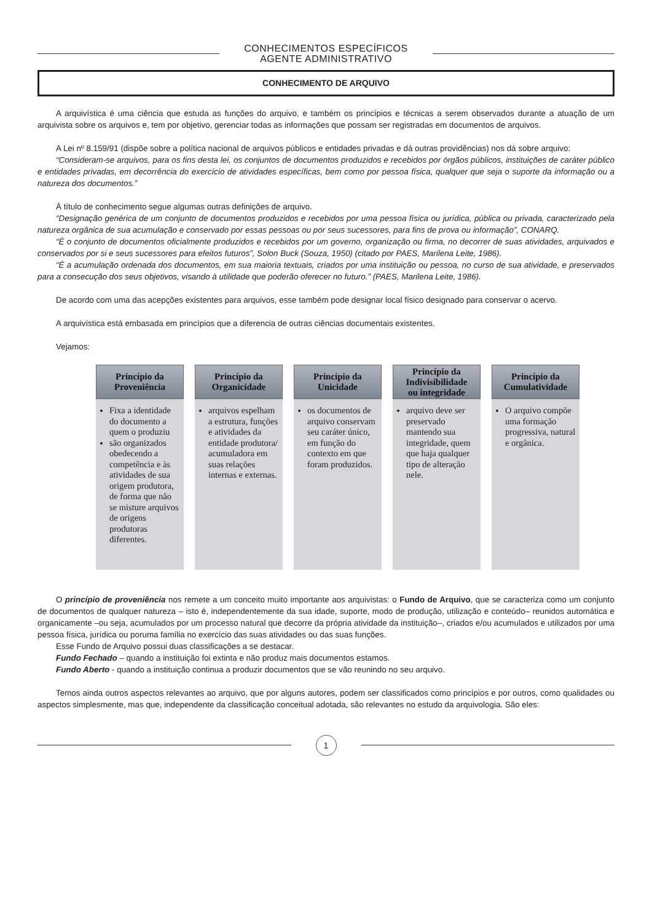CONHECIMENTOS ESPECÍFICOS
AGENTE ADMINISTRATIVO
CONHECIMENTO DE ARQUIVO
A arquivística é uma ciência que estuda as funções do arquivo, e também os princípios e técnicas a serem observados durante a atuação de um arquivista sobre os arquivos e, tem por objetivo, gerenciar todas as informações que possam ser registradas em documentos de arquivos.
A Lei nº 8.159/91 (dispõe sobre a política nacional de arquivos públicos e entidades privadas e dá outras providências) nos dá sobre arquivo:
“Consideram-se arquivos, para os fins desta lei, os conjuntos de documentos produzidos e recebidos por órgãos públicos, instituições de caráter público e entidades privadas, em decorrência do exercício de atividades específicas, bem como por pessoa física, qualquer que seja o suporte da informação ou a natureza dos documentos.”
Á título de conhecimento segue algumas outras definições de arquivo.
“Designação genérica de um conjunto de documentos produzidos e recebidos por uma pessoa física ou jurídica, pública ou privada, caracterizado pela natureza orgânica de sua acumulação e conservado por essas pessoas ou por seus sucessores, para fins de prova ou informação”, CONARQ.
“É o conjunto de documentos oficialmente produzidos e recebidos por um governo, organização ou firma, no decorrer de suas atividades, arquivados e conservados por si e seus sucessores para efeitos futuros”, Solon Buck (Souza, 1950) (citado por PAES, Marilena Leite, 1986).
“É a acumulação ordenada dos documentos, em sua maioria textuais, criados por uma instituição ou pessoa, no curso de sua atividade, e preservados para a consecução dos seus objetivos, visando à utilidade que poderão oferecer no futuro.” (PAES, Marilena Leite, 1986).
De acordo com uma das acepções existentes para arquivos, esse também pode designar local físico designado para conservar o acervo.
A arquivística está embasada em princípios que a diferencia de outras ciências documentais existentes.
Vejamos:
Princípio da
Proveniência
Fixa a identidade do documento a quem o produziu
são organizados obedecendo a competência e às atividades de sua origem produtora, de forma que não se misture arquivos de origens produtoras diferentes.
Princípio da
Organicidade
arquivos espelham a estrutura, funções e atividades da entidade produtora/ acumuladora em suas relações internas e externas.
Princípio da
Unicidade
os documentos de arquivo conservam seu caráter único, em função do contexto em que foram produzidos.
Princípio da
Indivisibilidade
ou integridade
arquivo deve ser preservado mantendo sua integridade, quem que haja qualquer tipo de alteração nele.
Princípio da
Cumulatividade
O arquivo compõe uma formação progressiva, natural e orgânica.
O princípio de proveniência nos remete a um conceito muito importante aos arquivistas: o Fundo de Arquivo, que se caracteriza como um conjunto de documentos de qualquer natureza – isto é, independentemente da sua idade, suporte, modo de produção, utilização e conteúdo– reunidos automática e organicamente –ou seja, acumulados por um processo natural que decorre da própria atividade da instituição–, criados e/ou acumulados e utilizados por uma pessoa física, jurídica ou poruma família no exercício das suas atividades ou das suas funções.
Esse Fundo de Arquivo possui duas classificações a se destacar.
Fundo Fechado – quando a instituição foi extinta e não produz mais documentos estamos.
Fundo Aberto - quando a instituição continua a produzir documentos que se vão reunindo no seu arquivo.
Temos ainda outros aspectos relevantes ao arquivo, que por alguns autores, podem ser classificados como princípios e por outros, como qualidades ou aspectos simplesmente, mas que, independente da classificação conceitual adotada, são relevantes no estudo da arquivologia. São eles:
1